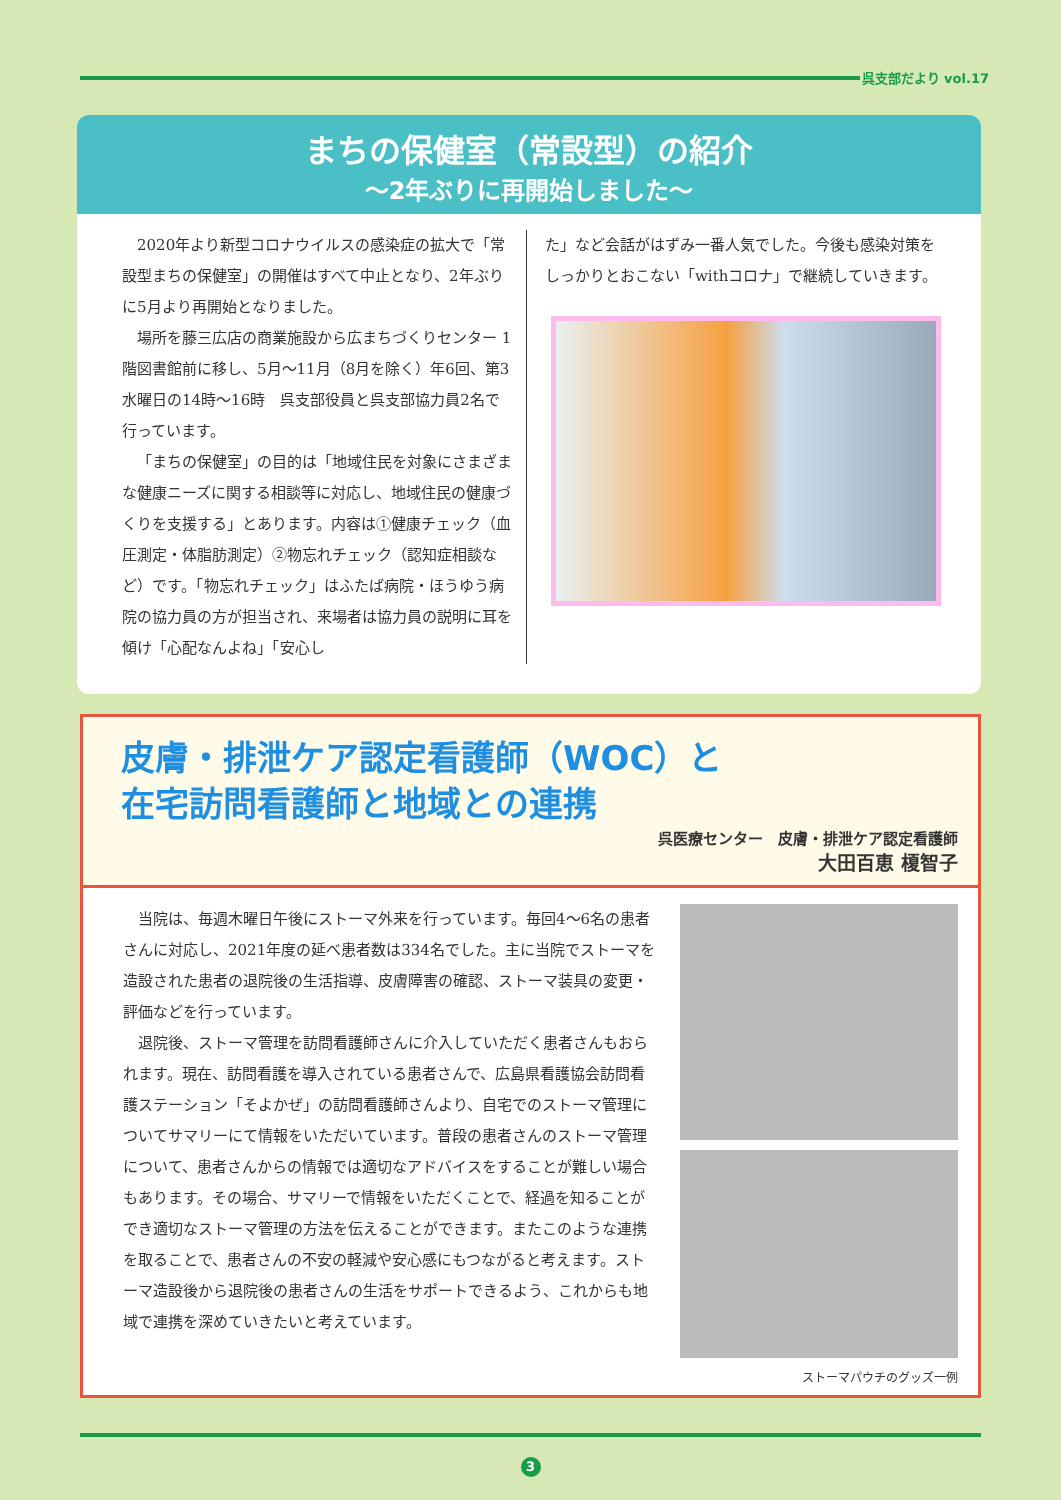呉支部だより vol.17
まちの保健室（常設型）の紹介
～2年ぶりに再開始しました～
2020年より新型コロナウイルスの感染症の拡大で「常設型まちの保健室」の開催はすべて中止となり、2年ぶりに5月より再開始となりました。
場所を藤三広店の商業施設から広まちづくりセンター 1階図書館前に移し、5月～11月（8月を除く）年6回、第3水曜日の14時～16時　呉支部役員と呉支部協力員2名で行っています。
「まちの保健室」の目的は「地域住民を対象にさまざまな健康ニーズに関する相談等に対応し、地域住民の健康づくりを支援する」とあります。内容は①健康チェック（血圧測定・体脂肪測定）②物忘れチェック（認知症相談など）です。「物忘れチェック」はふたば病院・ほうゆう病院の協力員の方が担当され、来場者は協力員の説明に耳を傾け「心配なんよね」「安心し
た」など会話がはずみ一番人気でした。今後も感染対策をしっかりとおこない「withコロナ」で継続していきます。
皮膚・排泄ケア認定看護師（WOC）と
在宅訪問看護師と地域との連携
呉医療センター　皮膚・排泄ケア認定看護師
大田百恵 榎智子
当院は、毎週木曜日午後にストーマ外来を行っています。毎回4～6名の患者さんに対応し、2021年度の延べ患者数は334名でした。主に当院でストーマを造設された患者の退院後の生活指導、皮膚障害の確認、ストーマ装具の変更・評価などを行っています。
退院後、ストーマ管理を訪問看護師さんに介入していただく患者さんもおられます。現在、訪問看護を導入されている患者さんで、広島県看護協会訪問看護ステーション「そよかぜ」の訪問看護師さんより、自宅でのストーマ管理についてサマリーにて情報をいただいています。普段の患者さんのストーマ管理について、患者さんからの情報では適切なアドバイスをすることが難しい場合もあります。その場合、サマリーで情報をいただくことで、経過を知ることができ適切なストーマ管理の方法を伝えることができます。またこのような連携を取ることで、患者さんの不安の軽減や安心感にもつながると考えます。ストーマ造設後から退院後の患者さんの生活をサポートできるよう、これからも地域で連携を深めていきたいと考えています。
ストーマパウチのグッズ一例
3